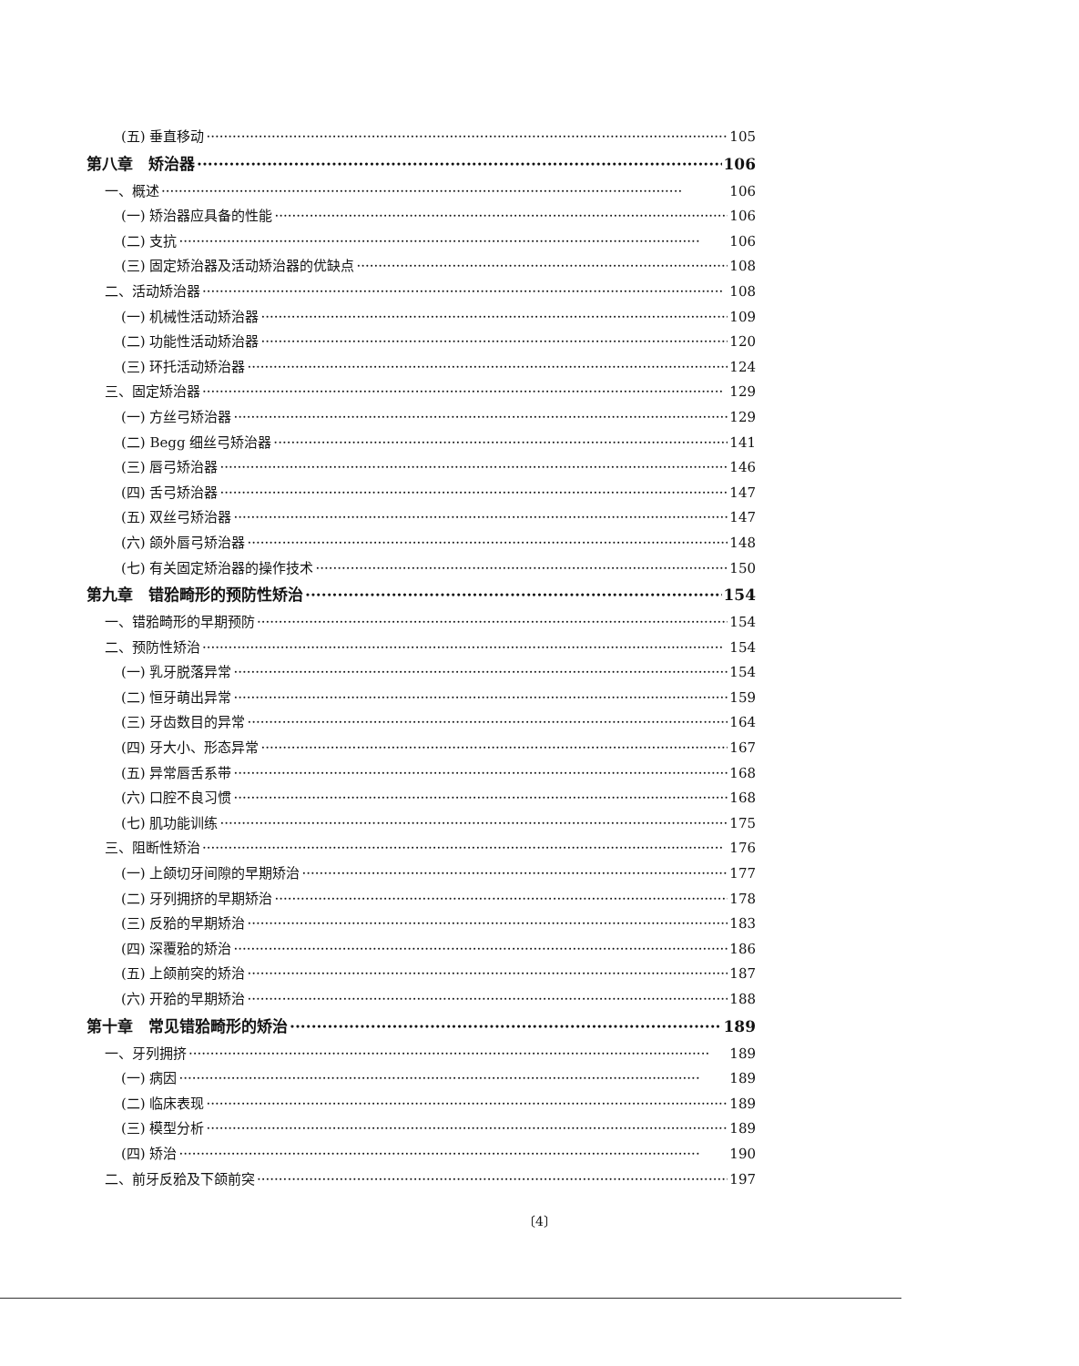(五) 垂直移动 105
第八章　矫治器 106
一、概述 106
(一) 矫治器应具备的性能 106
(二) 支抗 106
(三) 固定矫治器及活动矫治器的优缺点 108
二、活动矫治器 108
(一) 机械性活动矫治器 109
(二) 功能性活动矫治器 120
(三) 环托活动矫治器 124
三、固定矫治器 129
(一) 方丝弓矫治器 129
(二) Begg 细丝弓矫治器 141
(三) 唇弓矫治器 146
(四) 舌弓矫治器 147
(五) 双丝弓矫治器 147
(六) 颌外唇弓矫治器 148
(七) 有关固定矫治器的操作技术 150
第九章　错𬌗畸形的预防性矫治 154
一、错𬌗畸形的早期预防 154
二、预防性矫治 154
(一) 乳牙脱落异常 154
(二) 恒牙萌出异常 159
(三) 牙齿数目的异常 164
(四) 牙大小、形态异常 167
(五) 异常唇舌系带 168
(六) 口腔不良习惯 168
(七) 肌功能训练 175
三、阻断性矫治 176
(一) 上颌切牙间隙的早期矫治 177
(二) 牙列拥挤的早期矫治 178
(三) 反𬌗的早期矫治 183
(四) 深覆𬌗的矫治 186
(五) 上颌前突的矫治 187
(六) 开𬌗的早期矫治 188
第十章　常见错𬌗畸形的矫治 189
一、牙列拥挤 189
(一) 病因 189
(二) 临床表现 189
(三) 模型分析 189
(四) 矫治 190
二、前牙反𬌗及下颌前突 197
〔4〕